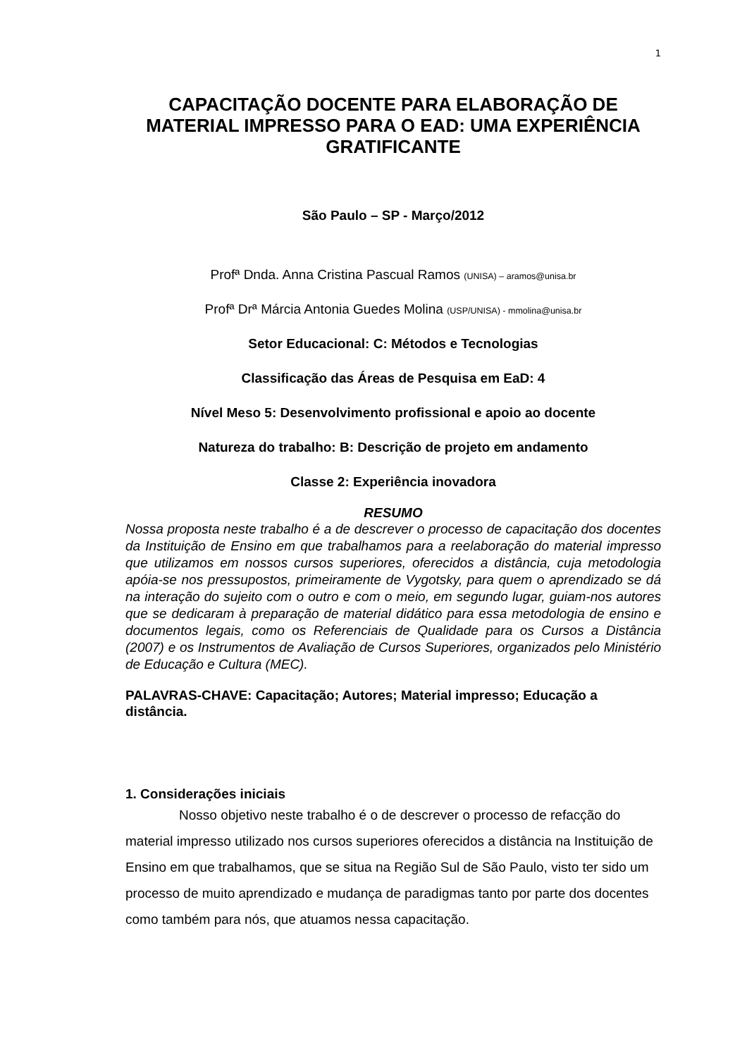1
CAPACITAÇÃO DOCENTE PARA ELABORAÇÃO DE MATERIAL IMPRESSO PARA O EAD: UMA EXPERIÊNCIA GRATIFICANTE
São Paulo – SP - Março/2012
Profª Dnda. Anna Cristina Pascual Ramos (UNISA) – aramos@unisa.br
Profª Drª Márcia Antonia Guedes Molina (USP/UNISA) - mmolina@unisa.br
Setor Educacional: C: Métodos e Tecnologias
Classificação das Áreas de Pesquisa em EaD: 4
Nível Meso 5: Desenvolvimento profissional e apoio ao docente
Natureza do trabalho: B: Descrição de projeto em andamento
Classe 2: Experiência inovadora
RESUMO
Nossa proposta neste trabalho é a de descrever o processo de capacitação dos docentes da Instituição de Ensino em que trabalhamos para a reelaboração do material impresso que utilizamos em nossos cursos superiores, oferecidos a distância, cuja metodologia apóia-se nos pressupostos, primeiramente de Vygotsky, para quem o aprendizado se dá na interação do sujeito com o outro e com o meio, em segundo lugar, guiam-nos autores que se dedicaram à preparação de material didático para essa metodologia de ensino e documentos legais, como os Referenciais de Qualidade para os Cursos a Distância (2007) e os Instrumentos de Avaliação de Cursos Superiores, organizados pelo Ministério de Educação e Cultura (MEC).
PALAVRAS-CHAVE: Capacitação; Autores; Material impresso; Educação a distância.
1. Considerações iniciais
Nosso objetivo neste trabalho é o de descrever o processo de refacção do material impresso utilizado nos cursos superiores oferecidos a distância na Instituição de Ensino em que trabalhamos, que se situa na Região Sul de São Paulo, visto ter sido um processo de muito aprendizado e mudança de paradigmas tanto por parte dos docentes como também para nós, que atuamos nessa capacitação.